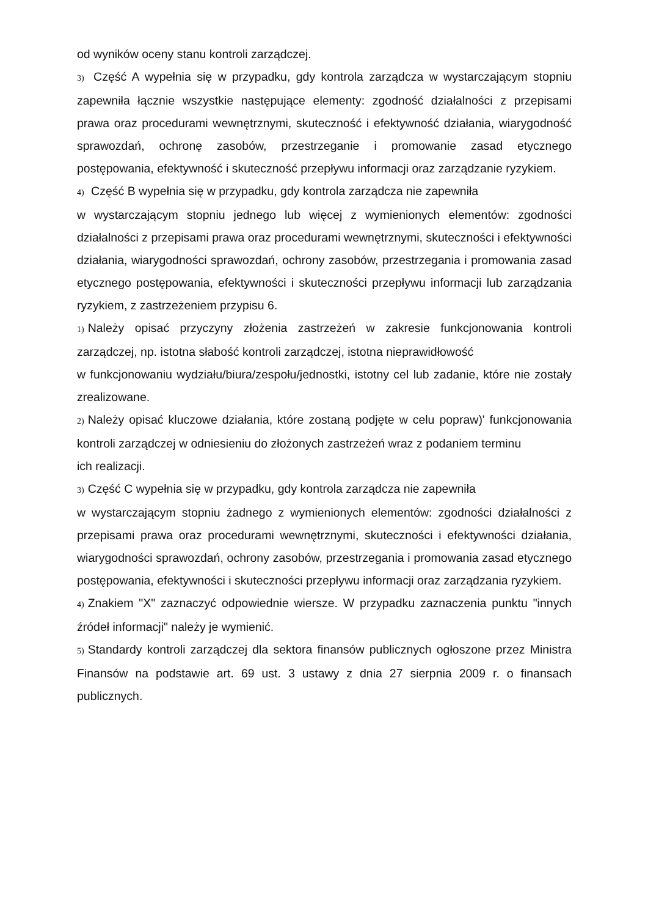od wyników oceny stanu kontroli zarządczej.
3) Część A wypełnia się w przypadku, gdy kontrola zarządcza w wystarczającym stopniu zapewniła łącznie wszystkie następujące elementy: zgodność działalności z przepisami prawa oraz procedurami wewnętrznymi, skuteczność i efektywność działania, wiarygodność sprawozdań, ochronę zasobów, przestrzeganie i promowanie zasad etycznego postępowania, efektywność i skuteczność przepływu informacji oraz zarządzanie ryzykiem.
4) Część B wypełnia się w przypadku, gdy kontrola zarządcza nie zapewniła
w wystarczającym stopniu jednego lub więcej z wymienionych elementów: zgodności działalności z przepisami prawa oraz procedurami wewnętrznymi, skuteczności i efektywności działania, wiarygodności sprawozdań, ochrony zasobów, przestrzegania i promowania zasad etycznego postępowania, efektywności i skuteczności przepływu informacji lub zarządzania ryzykiem, z zastrzeżeniem przypisu 6.
1) Należy opisać przyczyny złożenia zastrzeżeń w zakresie funkcjonowania kontroli zarządczej, np. istotna słabość kontroli zarządczej, istotna nieprawidłowość
w funkcjonowaniu wydziału/biura/zespołu/jednostki, istotny cel lub zadanie, które nie zostały zrealizowane.
2) Należy opisać kluczowe działania, które zostaną podjęte w celu popraw)' funkcjonowania kontroli zarządczej w odniesieniu do złożonych zastrzeżeń wraz z podaniem terminu
ich realizacji.
3) Część C wypełnia się w przypadku, gdy kontrola zarządcza nie zapewniła
w wystarczającym stopniu żadnego z wymienionych elementów: zgodności działalności z przepisami prawa oraz procedurami wewnętrznymi, skuteczności i efektywności działania, wiarygodności sprawozdań, ochrony zasobów, przestrzegania i promowania zasad etycznego postępowania, efektywności i skuteczności przepływu informacji oraz zarządzania ryzykiem.
4) Znakiem "X" zaznaczyć odpowiednie wiersze. W przypadku zaznaczenia punktu "innych źródeł informacji" należy je wymienić.
5) Standardy kontroli zarządczej dla sektora finansów publicznych ogłoszone przez Ministra Finansów na podstawie art. 69 ust. 3 ustawy z dnia 27 sierpnia 2009 r. o finansach publicznych.